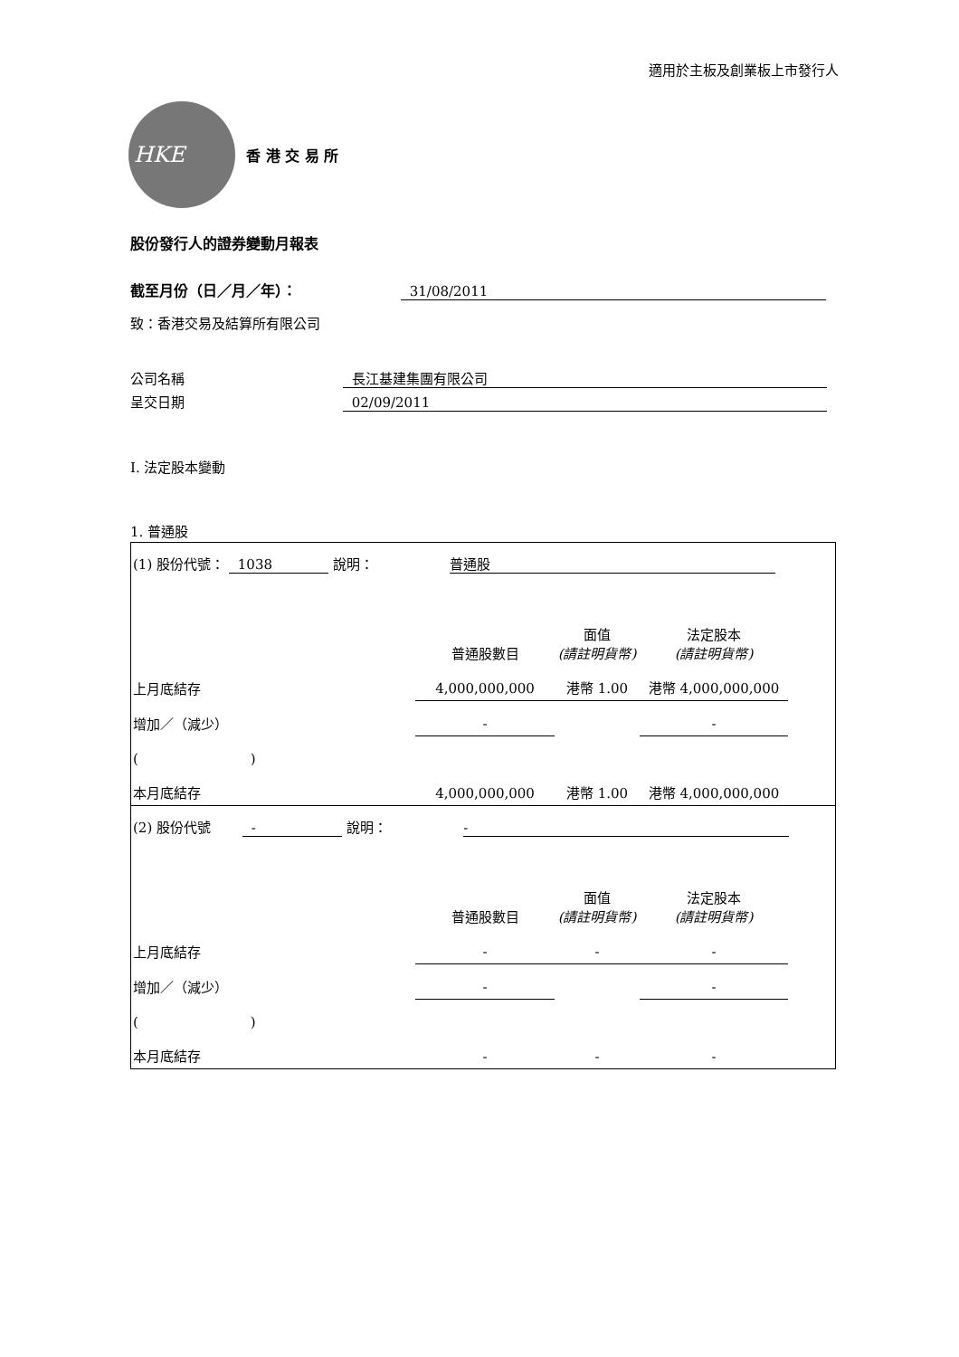適用於主板及創業板上市發行人
HKE
香 港 交 易 所
股份發行人的證券變動月報表
截至月份（日／月／年）： 31/08/2011
致：香港交易及結算所有限公司
公司名稱 長江基建集團有限公司
呈交日期 02/09/2011
I. 法定股本變動
1. 普通股
| (1) 股份代號： 1038 說明： 普通股 | | | | |
| | 普通股數目 | 面值 (請註明貨幣) | 法定股本 (請註明貨幣) | |
| 上月底結存 | 4,000,000,000 | 港幣 1.00 | 港幣 4,000,000,000 | |
| 增加／（減少） | - | | - | |
| ( ) | | | | |
| 本月底結存 | 4,000,000,000 | 港幣 1.00 | 港幣 4,000,000,000 | |
| (2) 股份代號 - 說明： - | | | | |
| | 普通股數目 | 面值 (請註明貨幣) | 法定股本 (請註明貨幣) | |
| 上月底結存 | - | - | - | |
| 增加／（減少） | - | | - | |
| ( ) | | | | |
| 本月底結存 | - | - | - | |